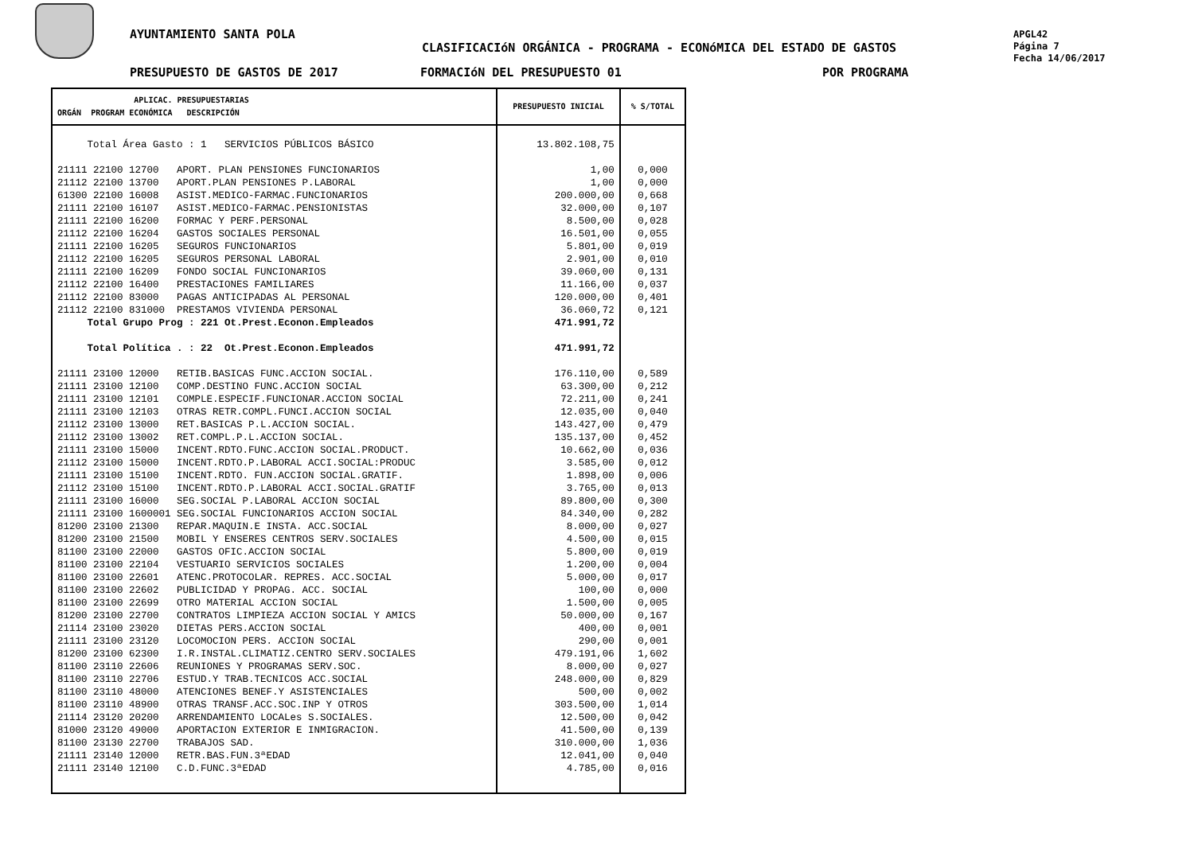AYUNTAMIENTO SANTA POLA
CLASIFICACIóN ORGÁNICA - PROGRAMA - ECONóMICA DEL ESTADO DE GASTOS
APGL42
Página 7
Fecha 14/06/2017
PRESUPUESTO DE GASTOS DE 2017 FORMACIóN DEL PRESUPUESTO 01 POR PROGRAMA
| APLICAC. PRESUPUESTARIAS ORGÁN PROGRAM ECONÓMICA DESCRIPCIÓN | PRESUPUESTO INICIAL | % S/TOTAL |
| --- | --- | --- |
| Total Área Gasto : 1 SERVICIOS PÚBLICOS BÁSICO 21111 22100 12700 APORT. PLAN PENSIONES FUNCIONARIOS 21112 22100 13700 APORT.PLAN PENSIONES P.LABORAL 61300 22100 16008 ASIST.MEDICO-FARMAC.FUNCIONARIOS 21111 22100 16107 ASIST.MEDICO-FARMAC.PENSIONISTAS 21111 22100 16200 FORMAC Y PERF.PERSONAL 21112 22100 16204 GASTOS SOCIALES PERSONAL 21111 22100 16205 SEGUROS FUNCIONARIOS 21112 22100 16205 SEGUROS PERSONAL LABORAL 21111 22100 16209 FONDO SOCIAL FUNCIONARIOS 21112 22100 16400 PRESTACIONES FAMILIARES 21112 22100 83000 PAGAS ANTICIPADAS AL PERSONAL 21112 22100 831000 PRESTAMOS VIVIENDA PERSONAL Total Grupo Prog : 221 Ot.Prest.Econon.Empleados Total Política . : 22 Ot.Prest.Econon.Empleados 21111 23100 12000 RETIB.BASICAS FUNC.ACCION SOCIAL. 21111 23100 12100 COMP.DESTINO FUNC.ACCION SOCIAL 21111 23100 12101 COMPLE.ESPECIF.FUNCIONAR.ACCION SOCIAL 21111 23100 12103 OTRAS RETR.COMPL.FUNCI.ACCION SOCIAL 21112 23100 13000 RET.BASICAS P.L.ACCION SOCIAL. 21112 23100 13002 RET.COMPL.P.L.ACCION SOCIAL. 21111 23100 15000 INCENT.RDTO.FUNC.ACCION SOCIAL.PRODUCT. 21112 23100 15000 INCENT.RDTO.P.LABORAL ACCI.SOCIAL:PRODUC 21111 23100 15100 INCENT.RDTO. FUN.ACCION SOCIAL.GRATIF. 21112 23100 15100 INCENT.RDTO.P.LABORAL ACCI.SOCIAL.GRATIF 21111 23100 16000 SEG.SOCIAL P.LABORAL ACCION SOCIAL 21111 23100 1600001 SEG.SOCIAL FUNCIONARIOS ACCION SOCIAL 81200 23100 21300 REPAR.MAQUIN.E INSTA. ACC.SOCIAL 81200 23100 21500 MOBIL Y ENSERES CENTROS SERV.SOCIALES 81100 23100 22000 GASTOS OFIC.ACCION SOCIAL 81100 23100 22104 VESTUARIO SERVICIOS SOCIALES 81100 23100 22601 ATENC.PROTOCOLAR. REPRES. ACC.SOCIAL 81100 23100 22602 PUBLICIDAD Y PROPAG. ACC. SOCIAL 81100 23100 22699 OTRO MATERIAL ACCION SOCIAL 81200 23100 22700 CONTRATOS LIMPIEZA ACCION SOCIAL Y AMICS 21114 23100 23020 DIETAS PERS.ACCION SOCIAL 21111 23100 23120 LOCOMOCION PERS. ACCION SOCIAL 81200 23100 62300 I.R.INSTAL.CLIMATIZ.CENTRO SERV.SOCIALES 81100 23110 22606 REUNIONES Y PROGRAMAS SERV.SOC. 81100 23110 22706 ESTUD.Y TRAB.TECNICOS ACC.SOCIAL 81100 23110 48000 ATENCIONES BENEF.Y ASISTENCIALES 81100 23110 48900 OTRAS TRANSF.ACC.SOC.INP Y OTROS 21114 23120 20200 ARRENDAMIENTO LOCALes S.SOCIALES. 81000 23120 49000 APORTACION EXTERIOR E INMIGRACION. 81100 23130 22700 TRABAJOS SAD. 21111 23140 12000 RETR.BAS.FUN.3ªEDAD 21111 23140 12100 C.D.FUNC.3ªEDAD | 13.802.108,75 1,00 1,00 200.000,00 32.000,00 8.500,00 16.501,00 5.801,00 2.901,00 39.060,00 11.166,00 120.000,00 36.060,72 471.991,72 471.991,72 176.110,00 63.300,00 72.211,00 12.035,00 143.427,00 135.137,00 10.662,00 3.585,00 1.898,00 3.765,00 89.800,00 84.340,00 8.000,00 4.500,00 5.800,00 1.200,00 5.000,00 100,00 1.500,00 50.000,00 400,00 290,00 479.191,06 8.000,00 248.000,00 500,00 303.500,00 12.500,00 41.500,00 310.000,00 12.041,00 4.785,00 | 0,000 0,000 0,668 0,107 0,028 0,055 0,019 0,010 0,131 0,037 0,401 0,121 0,589 0,212 0,241 0,040 0,479 0,452 0,036 0,012 0,006 0,013 0,300 0,282 0,027 0,015 0,019 0,004 0,017 0,000 0,005 0,167 0,001 0,001 1,602 0,027 0,829 0,002 1,014 0,042 0,139 1,036 0,040 0,016 |